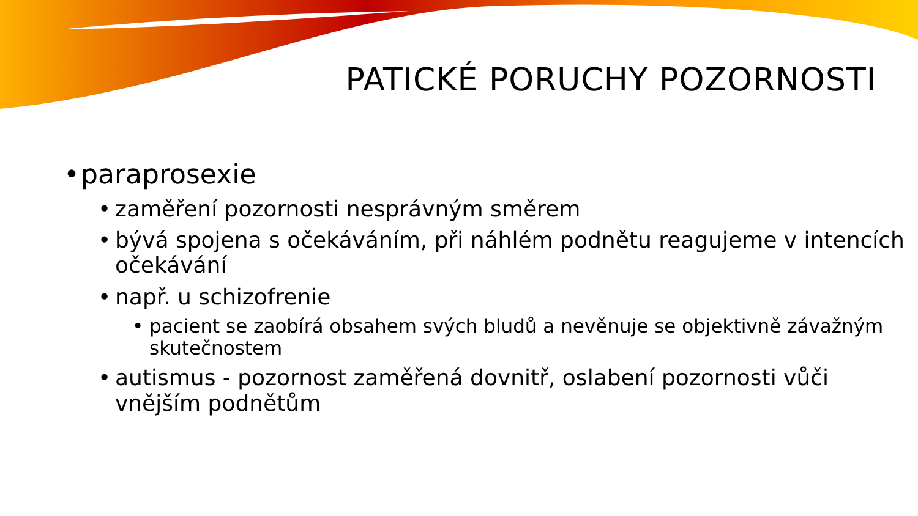PATICKÉ PORUCHY POZORNOSTI
• paraprosexie
• zaměření pozornosti nesprávným směrem
• bývá spojena s očekáváním, při náhlém podnětu reagujeme v intencích očekávání
• např. u schizofrenie
• pacient se zaobírá obsahem svých bludů a nevěnuje se objektivně závažným skutečnostem
• autismus - pozornost zaměřená dovnitř, oslabení pozornosti vůči vnějším podnětům